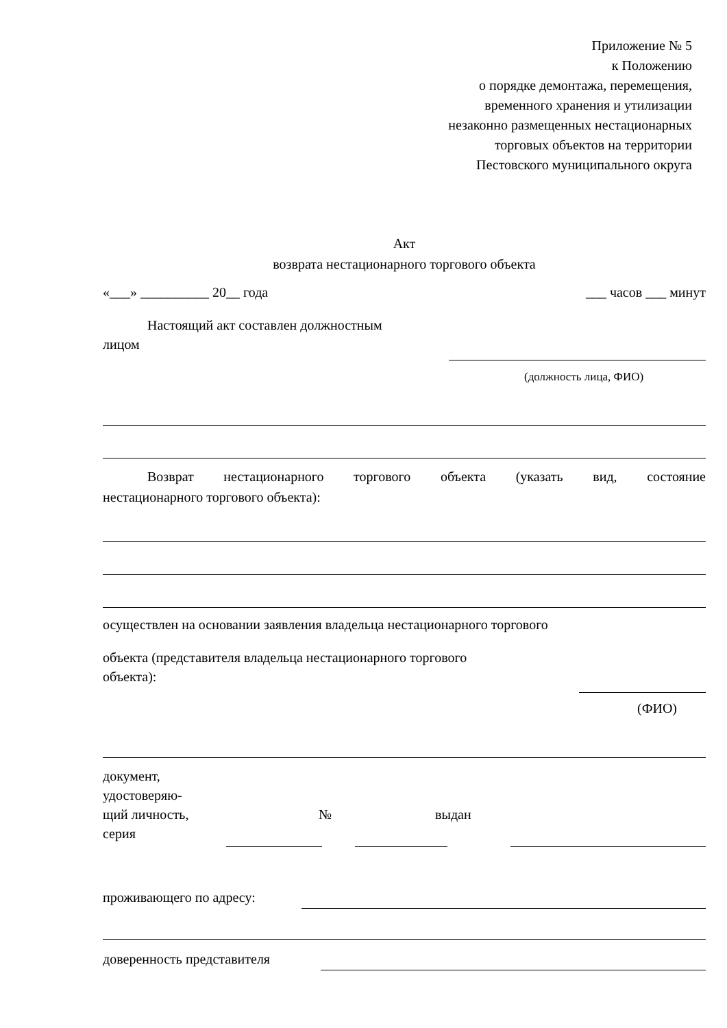Приложение № 5
к Положению
о порядке демонтажа, перемещения,
временного хранения и утилизации
незаконно размещенных нестационарных
торговых объектов на территории
Пестовского муниципального округа
Акт
возврата нестационарного торгового объекта
«___» __________ 20__ года ___ часов ___ минут
Настоящий акт составлен должностным
лицом
(должность лица, ФИО)
Возврат нестационарного торгового объекта (указать вид, состояние
нестационарного торгового объекта):
осуществлен на основании заявления владельца нестационарного торгового
объекта (представителя владельца нестационарного торгового
объекта):
(ФИО)
документ,
удостоверяю-
щий личность,
серия № выдан
проживающего по адресу:
доверенность представителя